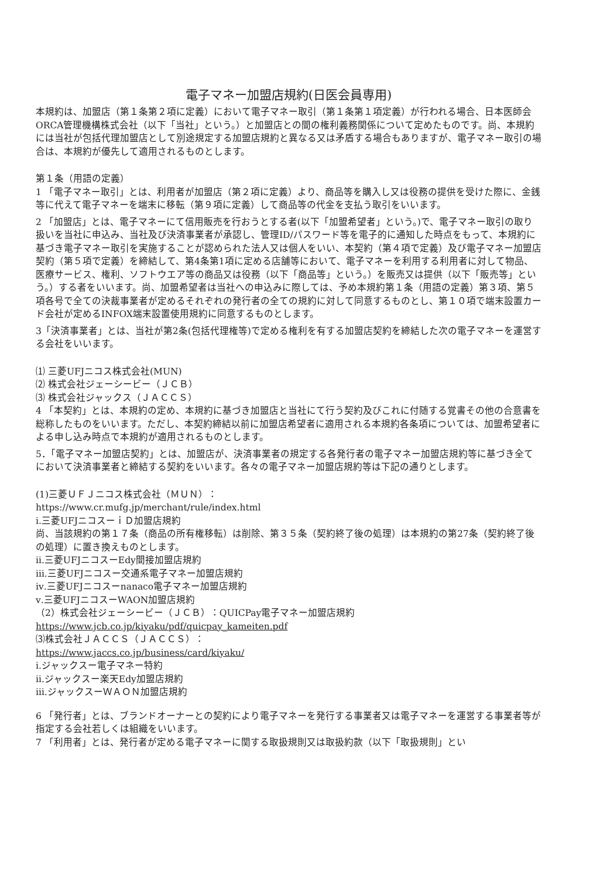電子マネー加盟店規約(日医会員専用)
本規約は、加盟店（第１条第２項に定義）において電子マネー取引（第１条第１項定義）が行われる場合、日本医師会ORCA管理機構株式会社（以下「当社」という。）と加盟店との間の権利義務関係について定めたものです。尚、本規約には当社が包括代理加盟店として別途規定する加盟店規約と異なる又は矛盾する場合もありますが、電子マネー取引の場合は、本規約が優先して適用されるものとします。
第１条（用語の定義）
1 「電子マネー取引」とは、利用者が加盟店（第２項に定義）より、商品等を購入し又は役務の提供を受けた際に、金銭等に代えて電子マネーを端末に移転（第９項に定義）して商品等の代金を支払う取引をいいます。
2 「加盟店」とは、電子マネーにて信用販売を行おうとする者(以下「加盟希望者」という。)で、電子マネー取引の取り扱いを当社に申込み、当社及び決済事業者が承認し、管理ID/パスワード等を電子的に通知した時点をもって、本規約に基づき電子マネー取引を実施することが認められた法人又は個人をいい、本契約（第４項で定義）及び電子マネー加盟店契約（第５項で定義）を締結して、第4条第1項に定める店舗等において、電子マネーを利用する利用者に対して物品、医療サービス、権利、ソフトウエア等の商品又は役務（以下「商品等」という。）を販売又は提供（以下「販売等」という。）する者をいいます。尚、加盟希望者は当社への申込みに際しては、予め本規約第１条（用語の定義）第３項、第５項各号で全ての決裁事業者が定めるそれぞれの発行者の全ての規約に対して同意するものとし、第１０項で端末設置カード会社が定めるINFOX端末設置使用規約に同意するものとします。
3「決済事業者」とは、当社が第2条(包括代理権等)で定める権利を有する加盟店契約を締結した次の電子マネーを運営する会社をいいます。
⑴ 三菱UFJニコス株式会社(MUN)
⑵ 株式会社ジェーシービー（ＪＣＢ）
⑶ 株式会社ジャックス（ＪＡＣＣＳ）
4 「本契約」とは、本規約の定め、本規約に基づき加盟店と当社にて行う契約及びこれに付随する覚書その他の合意書を総称したものをいいます。ただし、本契約締結以前に加盟店希望者に適用される本規約各条項については、加盟希望者による申し込み時点で本規約が適用されるものとします。
5．「電子マネー加盟店契約」とは、加盟店が、決済事業者の規定する各発行者の電子マネー加盟店規約等に基づき全てにおいて決済事業者と締結する契約をいいます。各々の電子マネー加盟店規約等は下記の通りとします。
(1)三菱ＵＦＪニコス株式会社（ＭＵＮ）：
https://www.cr.mufg.jp/merchant/rule/index.html
ⅰ.三菱UFJニコスーｉＤ加盟店規約
尚、当該規約の第１７条（商品の所有権移転）は削除、第３５条（契約終了後の処理）は本規約の第27条（契約終了後の処理）に置き換えものとします。
ⅱ.三菱UFJニコスーEdy間接加盟店規約
ⅲ.三菱UFJニコスー交通系電子マネー加盟店規約
ⅳ.三菱UFJニコスーnanaco電子マネー加盟店規約
ⅴ.三菱UFJニコスーWAON加盟店規約
（2）株式会社ジェーシービー（ＪＣＢ）：QUICPay電子マネー加盟店規約
https://www.jcb.co.jp/kiyaku/pdf/quicpay_kameiten.pdf
⑶株式会社ＪＡＣＣＳ（ＪＡＣＣＳ）：
https://www.jaccs.co.jp/business/card/kiyaku/
ⅰ.ジャックスー電子マネー特約
ⅱ.ジャックスー楽天Edy加盟店規約
ⅲ.ジャックスーＷＡＯＮ加盟店規約
6 「発行者」とは、ブランドオーナーとの契約により電子マネーを発行する事業者又は電子マネーを運営する事業者等が指定する会社若しくは組織をいいます。
7 「利用者」とは、発行者が定める電子マネーに関する取扱規則又は取扱約款（以下「取扱規則」とい